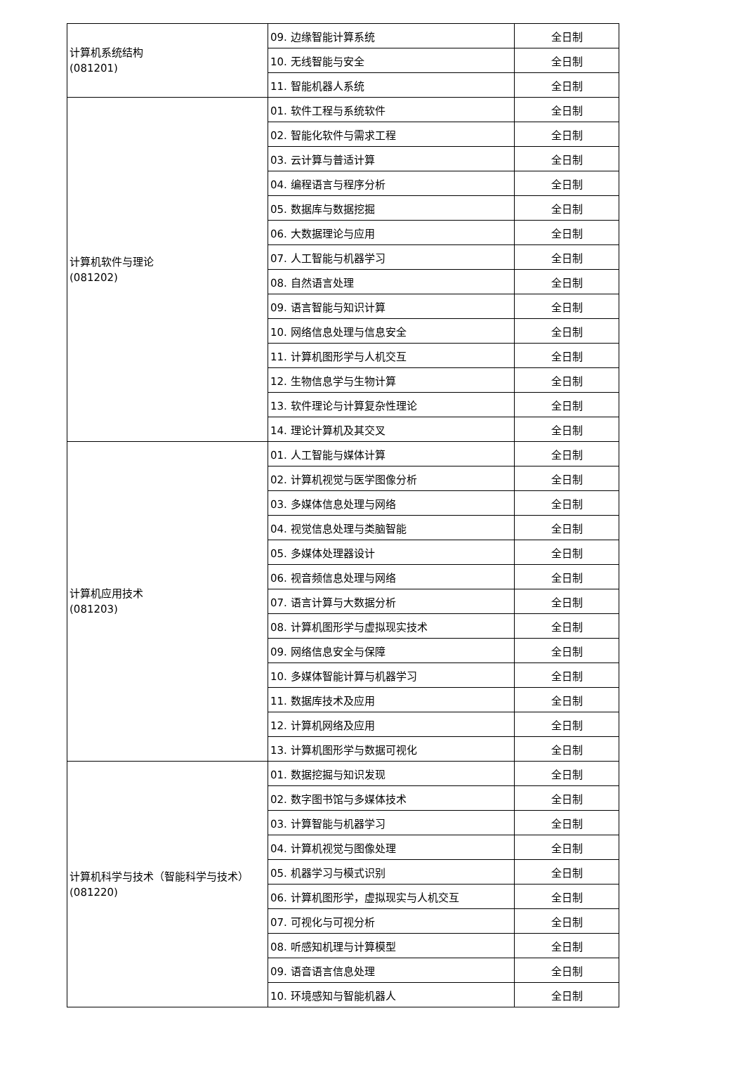| 计算机系统结构 (081201) | 09. 边缘智能计算系统 | 全日制 |
| | 10. 无线智能与安全 | 全日制 |
| | 11. 智能机器人系统 | 全日制 |
| 计算机软件与理论 (081202) | 01. 软件工程与系统软件 | 全日制 |
| | 02. 智能化软件与需求工程 | 全日制 |
| | 03. 云计算与普适计算 | 全日制 |
| | 04. 编程语言与程序分析 | 全日制 |
| | 05. 数据库与数据挖掘 | 全日制 |
| | 06. 大数据理论与应用 | 全日制 |
| | 07. 人工智能与机器学习 | 全日制 |
| | 08. 自然语言处理 | 全日制 |
| | 09. 语言智能与知识计算 | 全日制 |
| | 10. 网络信息处理与信息安全 | 全日制 |
| | 11. 计算机图形学与人机交互 | 全日制 |
| | 12. 生物信息学与生物计算 | 全日制 |
| | 13. 软件理论与计算复杂性理论 | 全日制 |
| | 14. 理论计算机及其交叉 | 全日制 |
| 计算机应用技术 (081203) | 01. 人工智能与媒体计算 | 全日制 |
| | 02. 计算机视觉与医学图像分析 | 全日制 |
| | 03. 多媒体信息处理与网络 | 全日制 |
| | 04. 视觉信息处理与类脑智能 | 全日制 |
| | 05. 多媒体处理器设计 | 全日制 |
| | 06. 视音频信息处理与网络 | 全日制 |
| | 07. 语言计算与大数据分析 | 全日制 |
| | 08. 计算机图形学与虚拟现实技术 | 全日制 |
| | 09. 网络信息安全与保障 | 全日制 |
| | 10. 多媒体智能计算与机器学习 | 全日制 |
| | 11. 数据库技术及应用 | 全日制 |
| | 12. 计算机网络及应用 | 全日制 |
| | 13. 计算机图形学与数据可视化 | 全日制 |
| 计算机科学与技术（智能科学与技术） (081220) | 01. 数据挖掘与知识发现 | 全日制 |
| | 02. 数字图书馆与多媒体技术 | 全日制 |
| | 03. 计算智能与机器学习 | 全日制 |
| | 04. 计算机视觉与图像处理 | 全日制 |
| | 05. 机器学习与模式识别 | 全日制 |
| | 06. 计算机图形学，虚拟现实与人机交互 | 全日制 |
| | 07. 可视化与可视分析 | 全日制 |
| | 08. 听感知机理与计算模型 | 全日制 |
| | 09. 语音语言信息处理 | 全日制 |
| | 10. 环境感知与智能机器人 | 全日制 |